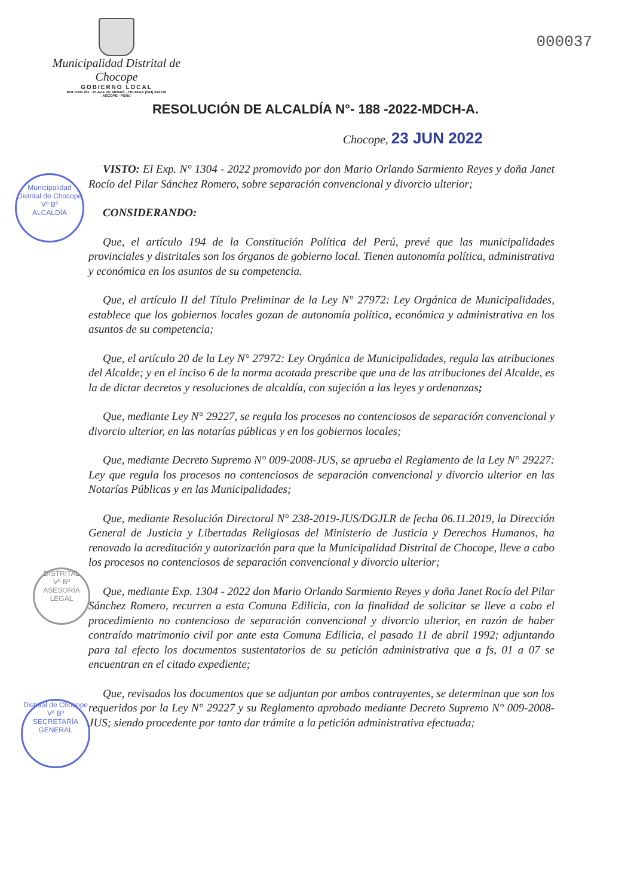Municipalidad Distrital de Chocope
GOBIERNO LOCAL
BOLIVAR 291 - PLAZA DE ARMAS - TELEFAX (044) 542140
ASCOPE - PERU
000037
Municipalidad Distrital de Chocope
Vº Bº
ALCALDÍA
DISTRITAL
Vº Bº
ASESORÍA
LEGAL
Distrital de Chocope
Vº Bº
SECRETARÍA
GENERAL
RESOLUCIÓN DE ALCALDÍA N°- 188 -2022-MDCH-A.
Chocope, 23 JUN 2022
VISTO: El Exp. N° 1304 - 2022 promovido por don Mario Orlando Sarmiento Reyes y doña Janet Rocío del Pilar Sánchez Romero, sobre separación convencional y divorcio ulterior;
CONSIDERANDO:
Que, el artículo 194 de la Constitución Política del Perú, prevé que las municipalidades provinciales y distritales son los órganos de gobierno local. Tienen autonomía política, administrativa y económica en los asuntos de su competencia.
Que, el artículo II del Título Preliminar de la Ley N° 27972: Ley Orgánica de Municipalidades, establece que los gobiernos locales gozan de autonomía política, económica y administrativa en los asuntos de su competencia;
Que, el artículo 20 de la Ley N° 27972: Ley Orgánica de Municipalidades, regula las atribuciones del Alcalde; y en el inciso 6 de la norma acotada prescribe que una de las atribuciones del Alcalde, es la de dictar decretos y resoluciones de alcaldía, con sujeción a las leyes y ordenanzas;
Que, mediante Ley N° 29227, se regula los procesos no contenciosos de separación convencional y divorcio ulterior, en las notarías públicas y en los gobiernos locales;
Que, mediante Decreto Supremo N° 009-2008-JUS, se aprueba el Reglamento de la Ley N° 29227: Ley que regula los procesos no contenciosos de separación convencional y divorcio ulterior en las Notarías Públicas y en las Municipalidades;
Que, mediante Resolución Directoral N° 238-2019-JUS/DGJLR de fecha 06.11.2019, la Dirección General de Justicia y Libertadas Religiosas del Ministerio de Justicia y Derechos Humanos, ha renovado la acreditación y autorización para que la Municipalidad Distrital de Chocope, lleve a cabo los procesos no contenciosos de separación convencional y divorcio ulterior;
Que, mediante Exp. 1304 - 2022 don Mario Orlando Sarmiento Reyes y doña Janet Rocío del Pilar Sánchez Romero, recurren a esta Comuna Edilicia, con la finalidad de solicitar se lleve a cabo el procedimiento no contencioso de separación convencional y divorcio ulterior, en razón de haber contraído matrimonio civil por ante esta Comuna Edilicia, el pasado 11 de abril 1992; adjuntando para tal efecto los documentos sustentatorios de su petición administrativa que a fs, 01 a 07 se encuentran en el citado expediente;
Que, revisados los documentos que se adjuntan por ambos contrayentes, se determinan que son los requeridos por la Ley N° 29227 y su Reglamento aprobado mediante Decreto Supremo N° 009-2008-JUS; siendo procedente por tanto dar trámite a la petición administrativa efectuada;